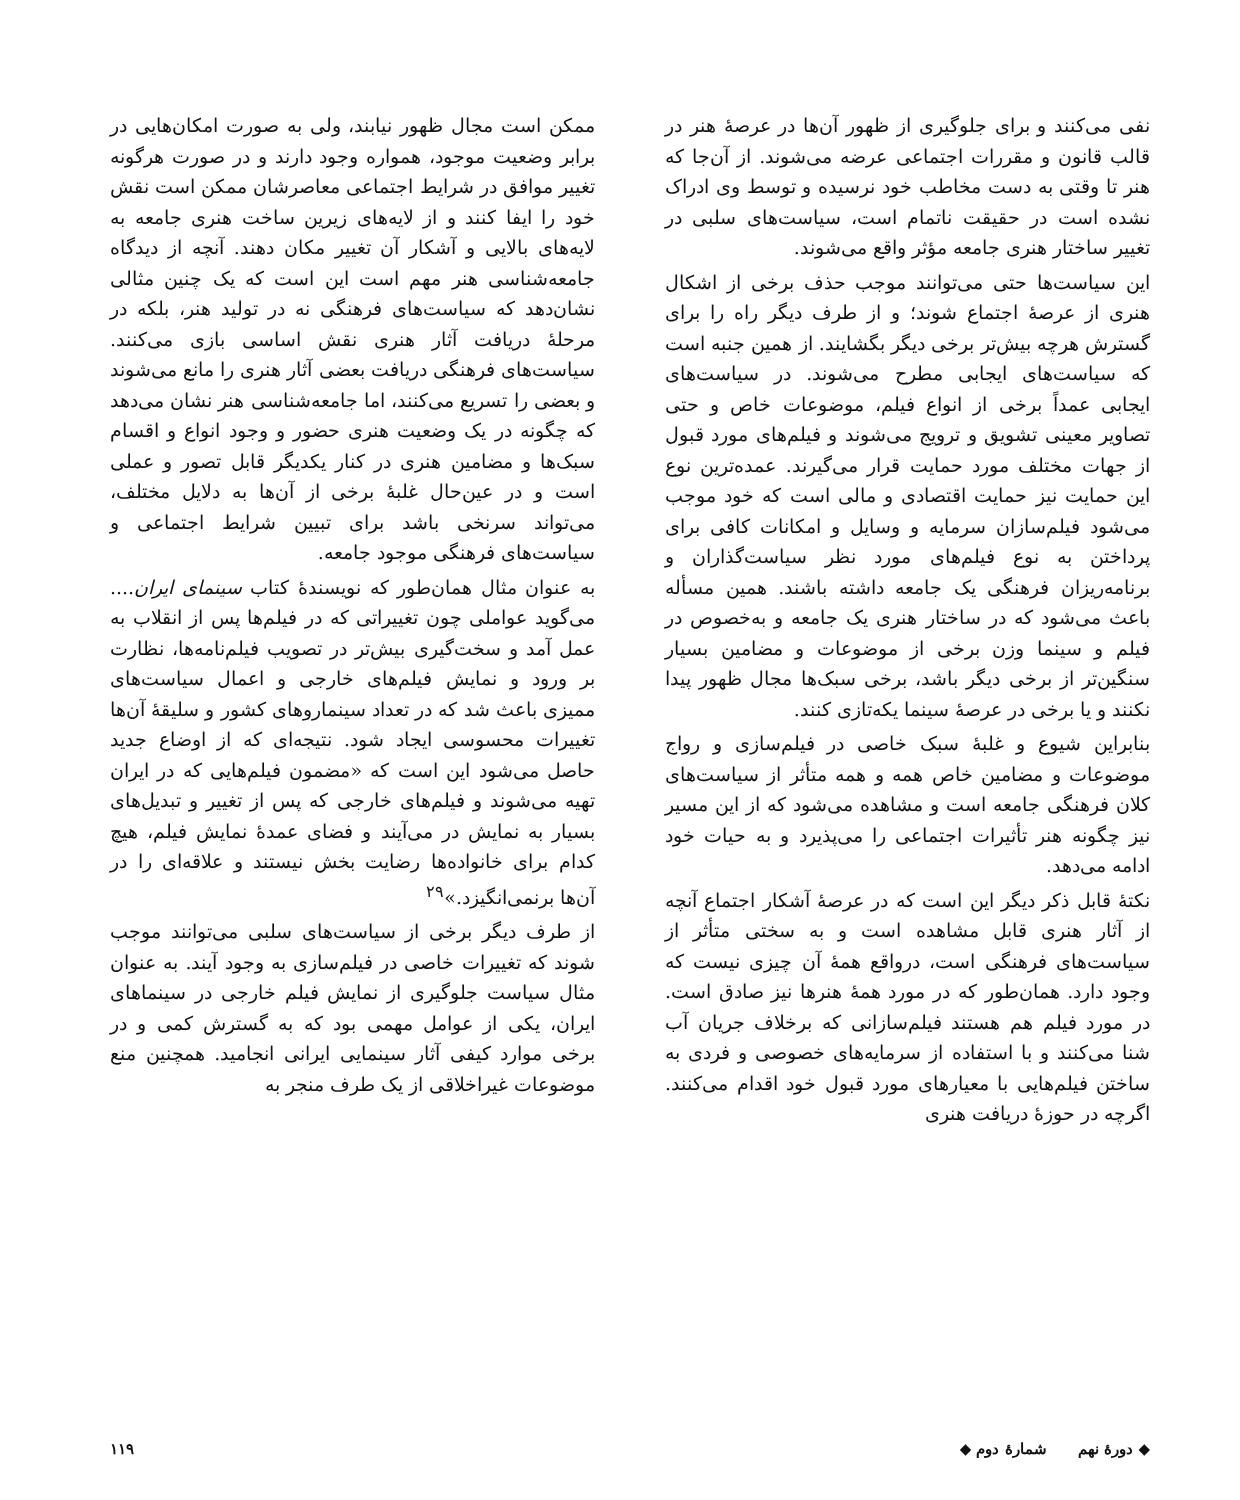نفی می‌کنند و برای جلوگیری از ظهور آن‌ها در عرصهٔ هنر در قالب قانون و مقررات اجتماعی عرضه می‌شوند. از آن‌جا که هنر تا وقتی به دست مخاطب خود نرسیده و توسط وی ادراک نشده است در حقیقت ناتمام است، سیاست‌های سلبی در تغییر ساختار هنری جامعه مؤثر واقع می‌شوند.
این سیاست‌ها حتی می‌توانند موجب حذف برخی از اشکال هنری از عرصهٔ اجتماع شوند؛ و از طرف دیگر راه را برای گسترش هرچه بیش‌تر برخی دیگر بگشایند. از همین جنبه است که سیاست‌های ایجابی مطرح می‌شوند. در سیاست‌های ایجابی عمداً برخی از انواع فیلم، موضوعات خاص و حتی تصاویر معینی تشویق و ترویج می‌شوند و فیلم‌های مورد قبول از جهات مختلف مورد حمایت قرار می‌گیرند. عمده‌ترین نوع این حمایت نیز حمایت اقتصادی و مالی است که خود موجب می‌شود فیلم‌سازان سرمایه و وسایل و امکانات کافی برای پرداختن به نوع فیلم‌های مورد نظر سیاست‌گذاران و برنامه‌ریزان فرهنگی یک جامعه داشته باشند. همین مسأله باعث می‌شود که در ساختار هنری یک جامعه و به‌خصوص در فیلم و سینما وزن برخی از موضوعات و مضامین بسیار سنگین‌تر از برخی دیگر باشد، برخی سبک‌ها مجال ظهور پیدا نکنند و یا برخی در عرصهٔ سینما یکه‌تازی کنند.
بنابراین شیوع و غلبهٔ سبک خاصی در فیلم‌سازی و رواج موضوعات و مضامین خاص همه و همه متأثر از سیاست‌های کلان فرهنگی جامعه است و مشاهده می‌شود که از این مسیر نیز چگونه هنر تأثیرات اجتماعی را می‌پذیرد و به حیات خود ادامه می‌دهد.
نکتهٔ قابل ذکر دیگر این است که در عرصهٔ آشکار اجتماع آنچه از آثار هنری قابل مشاهده است و به سختی متأثر از سیاست‌های فرهنگی است، درواقع همهٔ آن چیزی نیست که وجود دارد. همان‌طور که در مورد همهٔ هنرها نیز صادق است. در مورد فیلم هم هستند فیلم‌سازانی که برخلاف جریان آب شنا می‌کنند و با استفاده از سرمایه‌های خصوصی و فردی به ساختن فیلم‌هایی با معیارهای مورد قبول خود اقدام می‌کنند. اگرچه در حوزهٔ دریافت هنری
ممکن است مجال ظهور نیابند، ولی به صورت امکان‌هایی در برابر وضعیت موجود، همواره وجود دارند و در صورت هرگونه تغییر موافق در شرایط اجتماعی معاصرشان ممکن است نقش خود را ایفا کنند و از لایه‌های زیرین ساخت هنری جامعه به لایه‌های بالایی و آشکار آن تغییر مکان دهند. آنچه از دیدگاه جامعه‌شناسی هنر مهم است این است که یک چنین مثالی نشان‌دهد که سیاست‌های فرهنگی نه در تولید هنر، بلکه در مرحلهٔ دریافت آثار هنری نقش اساسی بازی می‌کنند. سیاست‌های فرهنگی دریافت بعضی آثار هنری را مانع می‌شوند و بعضی را تسریع می‌کنند، اما جامعه‌شناسی هنر نشان می‌دهد که چگونه در یک وضعیت هنری حضور و وجود انواع و اقسام سبک‌ها و مضامین هنری در کنار یکدیگر قابل تصور و عملی است و در عین‌حال غلبهٔ برخی از آن‌ها به دلایل مختلف، می‌تواند سرنخی باشد برای تبیین شرایط اجتماعی و سیاست‌های فرهنگی موجود جامعه.
به عنوان مثال همان‌طور که نویسندهٔ کتاب سینمای ایران.... می‌گوید عواملی چون تغییراتی که در فیلم‌ها پس از انقلاب به عمل آمد و سخت‌گیری بیش‌تر در تصویب فیلم‌نامه‌ها، نظارت بر ورود و نمایش فیلم‌های خارجی و اعمال سیاست‌های ممیزی باعث شد که در تعداد سینماروهای کشور و سلیقهٔ آن‌ها تغییرات محسوسی ایجاد شود. نتیجه‌ای که از اوضاع جدید حاصل می‌شود این است که «مضمون فیلم‌هایی که در ایران تهیه می‌شوند و فیلم‌های خارجی که پس از تغییر و تبدیل‌های بسیار به نمایش در می‌آیند و فضای عمدهٔ نمایش فیلم، هیچ کدام برای خانواده‌ها رضایت بخش نیستند و علاقه‌ای را در آن‌ها برنمی‌انگیزد.»<sup>۲۹</sup>
از طرف دیگر برخی از سیاست‌های سلبی می‌توانند موجب شوند که تغییرات خاصی در فیلم‌سازی به وجود آیند. به عنوان مثال سیاست جلوگیری از نمایش فیلم خارجی در سینماهای ایران، یکی از عوامل مهمی بود که به گسترش کمی و در برخی موارد کیفی آثار سینمایی ایرانی انجامید. همچنین منع موضوعات غیراخلاقی از یک طرف منجر به
◆ دورهٔ نهم شمارهٔ دوم ◆ ۱۱۹